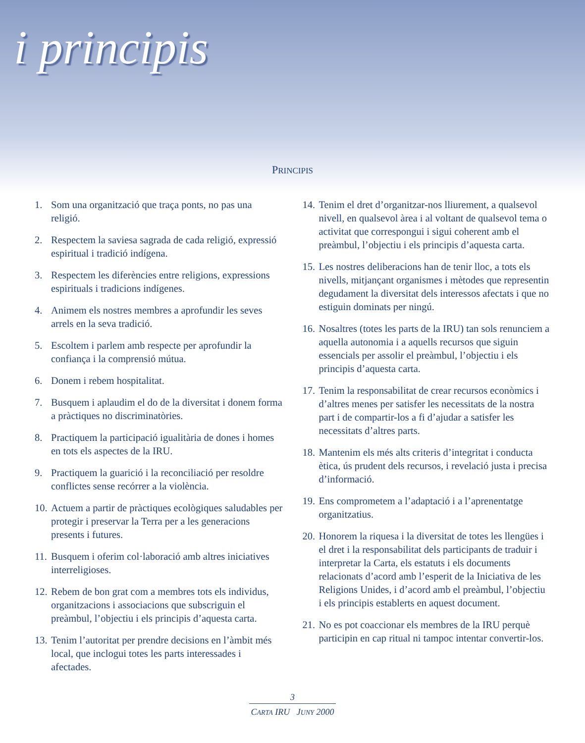i principis
PRINCIPIS
1. Som una organització que traça ponts, no pas una religió.
2. Respectem la saviesa sagrada de cada religió, expressió espiritual i tradició indígena.
3. Respectem les diferències entre religions, expressions espirituals i tradicions indígenes.
4. Animem els nostres membres a aprofundir les seves arrels en la seva tradició.
5. Escoltem i parlem amb respecte per aprofundir la confiança i la comprensió mútua.
6. Donem i rebem hospitalitat.
7. Busquem i aplaudim el do de la diversitat i donem forma a pràctiques no discriminatòries.
8. Practiquem la participació igualitària de dones i homes en tots els aspectes de la IRU.
9. Practiquem la guarició i la reconciliació per resoldre conflictes sense recórrer a la violència.
10. Actuem a partir de pràctiques ecològiques saludables per protegir i preservar la Terra per a les generacions presents i futures.
11. Busquem i oferim col·laboració amb altres iniciatives interreligioses.
12. Rebem de bon grat com a membres tots els individus, organitzacions i associacions que subscriguin el preàmbul, l’objectiu i els principis d’aquesta carta.
13. Tenim l’autoritat per prendre decisions en l’àmbit més local, que inclogui totes les parts interessades i afectades.
14. Tenim el dret d’organitzar-nos lliurement, a qualsevol nivell, en qualsevol àrea i al voltant de qualsevol tema o activitat que correspongui i sigui coherent amb el preàmbul, l’objectiu i els principis d’aquesta carta.
15. Les nostres deliberacions han de tenir lloc, a tots els nivells, mitjançant organismes i mètodes que representin degudament la diversitat dels interessos afectats i que no estiguin dominats per ningú.
16. Nosaltres (totes les parts de la IRU) tan sols renunciem a aquella autonomia i a aquells recursos que siguin essencials per assolir el preàmbul, l’objectiu i els principis d’aquesta carta.
17. Tenim la responsabilitat de crear recursos econòmics i d’altres menes per satisfer les necessitats de la nostra part i de compartir-los a fi d’ajudar a satisfer les necessitats d’altres parts.
18. Mantenim els més alts criteris d’integritat i conducta ètica, ús prudent dels recursos, i revelació justa i precisa d’informació.
19. Ens comprometem a l’adaptació i a l’aprenentatge organitzatius.
20. Honorem la riquesa i la diversitat de totes les llengües i el dret i la responsabilitat dels participants de traduir i interpretar la Carta, els estatuts i els documents relacionats d’acord amb l’esperit de la Iniciativa de les Religions Unides, i d’acord amb el preàmbul, l’objectiu i els principis establerts en aquest document.
21. No es pot coaccionar els membres de la IRU perquè participin en cap ritual ni tampoc intentar convertir-los.
3
CARTA IRU JUNY 2000